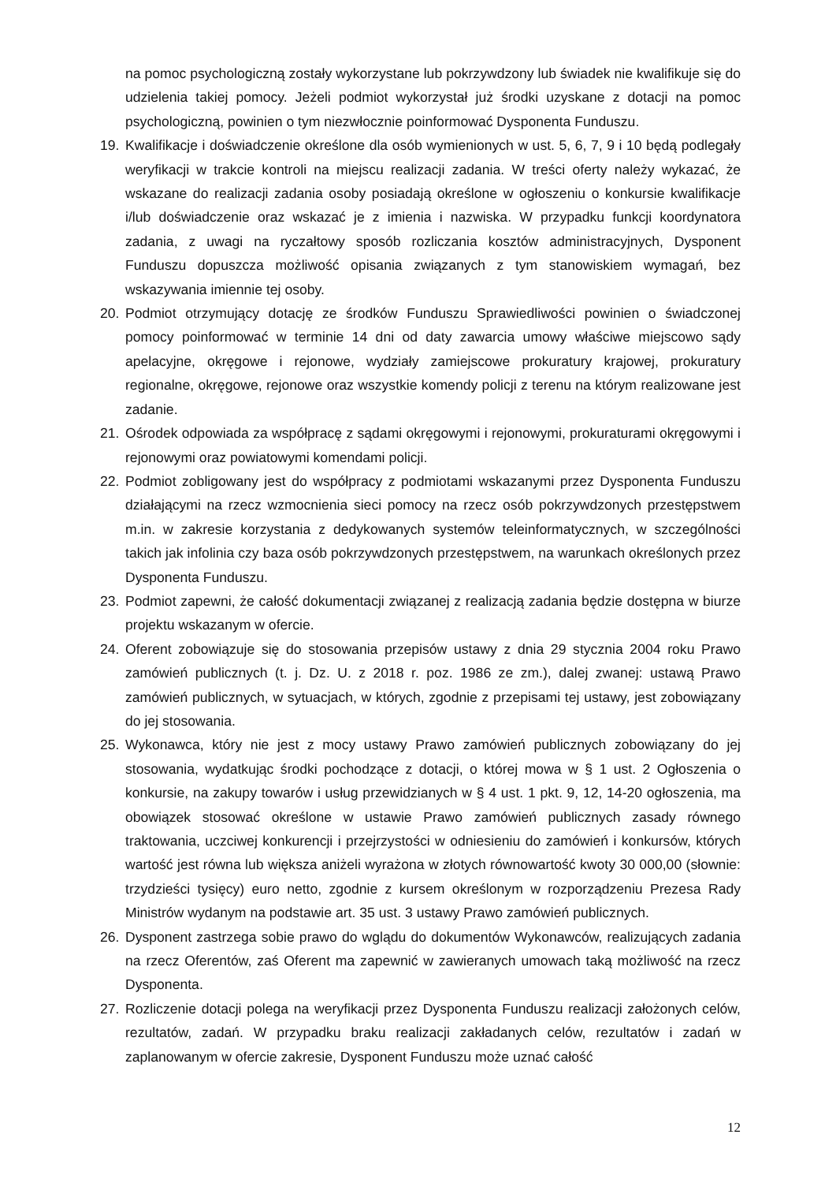na pomoc psychologiczną zostały wykorzystane lub pokrzywdzony lub świadek nie kwalifikuje się do udzielenia takiej pomocy. Jeżeli podmiot wykorzystał już środki uzyskane z dotacji na pomoc psychologiczną, powinien o tym niezwłocznie poinformować Dysponenta Funduszu.
19. Kwalifikacje i doświadczenie określone dla osób wymienionych w ust. 5, 6, 7, 9 i 10 będą podlegały weryfikacji w trakcie kontroli na miejscu realizacji zadania. W treści oferty należy wykazać, że wskazane do realizacji zadania osoby posiadają określone w ogłoszeniu o konkursie kwalifikacje i/lub doświadczenie oraz wskazać je z imienia i nazwiska. W przypadku funkcji koordynatora zadania, z uwagi na ryczałtowy sposób rozliczania kosztów administracyjnych, Dysponent Funduszu dopuszcza możliwość opisania związanych z tym stanowiskiem wymagań, bez wskazywania imiennie tej osoby.
20. Podmiot otrzymujący dotację ze środków Funduszu Sprawiedliwości powinien o świadczonej pomocy poinformować w terminie 14 dni od daty zawarcia umowy właściwe miejscowo sądy apelacyjne, okręgowe i rejonowe, wydziały zamiejscowe prokuratury krajowej, prokuratury regionalne, okręgowe, rejonowe oraz wszystkie komendy policji z terenu na którym realizowane jest zadanie.
21. Ośrodek odpowiada za współpracę z sądami okręgowymi i rejonowymi, prokuraturami okręgowymi i rejonowymi oraz powiatowymi komendami policji.
22. Podmiot zobligowany jest do współpracy z podmiotami wskazanymi przez Dysponenta Funduszu działającymi na rzecz wzmocnienia sieci pomocy na rzecz osób pokrzywdzonych przestępstwem m.in. w zakresie korzystania z dedykowanych systemów teleinformatycznych, w szczególności takich jak infolinia czy baza osób pokrzywdzonych przestępstwem, na warunkach określonych przez Dysponenta Funduszu.
23. Podmiot zapewni, że całość dokumentacji związanej z realizacją zadania będzie dostępna w biurze projektu wskazanym w ofercie.
24. Oferent zobowiązuje się do stosowania przepisów ustawy z dnia 29 stycznia 2004 roku Prawo zamówień publicznych (t. j. Dz. U. z 2018 r. poz. 1986 ze zm.), dalej zwanej: ustawą Prawo zamówień publicznych, w sytuacjach, w których, zgodnie z przepisami tej ustawy, jest zobowiązany do jej stosowania.
25. Wykonawca, który nie jest z mocy ustawy Prawo zamówień publicznych zobowiązany do jej stosowania, wydatkując środki pochodzące z dotacji, o której mowa w § 1 ust. 2 Ogłoszenia o konkursie, na zakupy towarów i usług przewidzianych w § 4 ust. 1 pkt. 9, 12, 14-20 ogłoszenia, ma obowiązek stosować określone w ustawie Prawo zamówień publicznych zasady równego traktowania, uczciwej konkurencji i przejrzystości w odniesieniu do zamówień i konkursów, których wartość jest równa lub większa aniżeli wyrażona w złotych równowartość kwoty 30 000,00 (słownie: trzydzieści tysięcy) euro netto, zgodnie z kursem określonym w rozporządzeniu Prezesa Rady Ministrów wydanym na podstawie art. 35 ust. 3 ustawy Prawo zamówień publicznych.
26. Dysponent zastrzega sobie prawo do wglądu do dokumentów Wykonawców, realizujących zadania na rzecz Oferentów, zaś Oferent ma zapewnić w zawieranych umowach taką możliwość na rzecz Dysponenta.
27. Rozliczenie dotacji polega na weryfikacji przez Dysponenta Funduszu realizacji założonych celów, rezultatów, zadań. W przypadku braku realizacji zakładanych celów, rezultatów i zadań w zaplanowanym w ofercie zakresie, Dysponent Funduszu może uznać całość
12